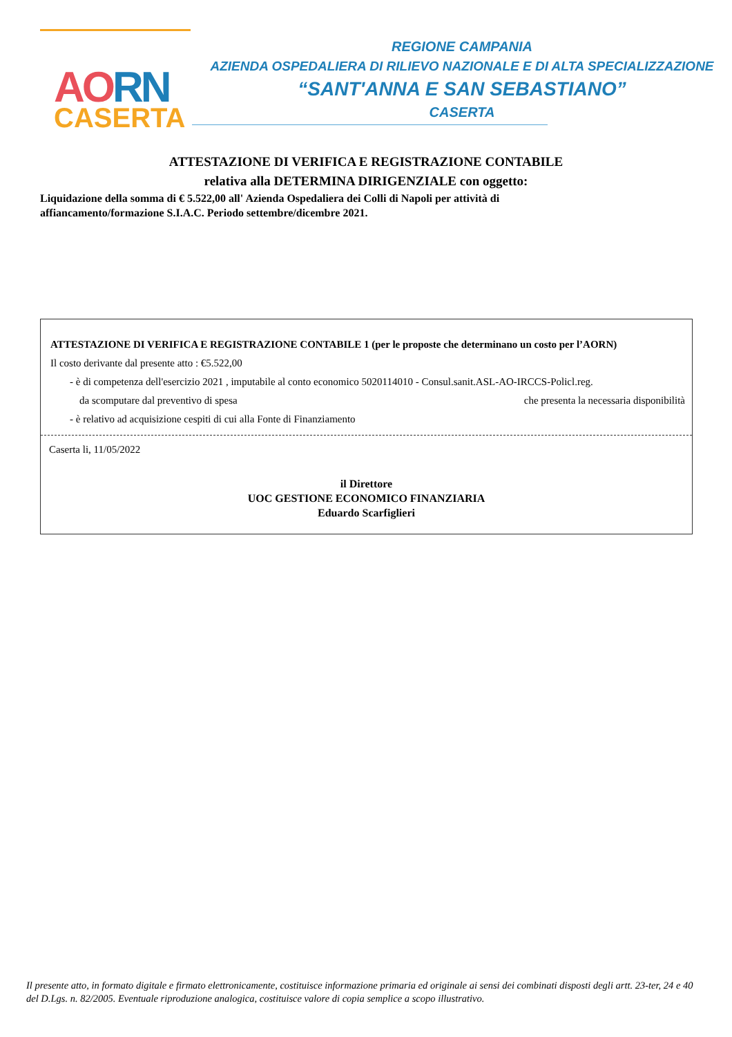AORN
CASERTA
REGIONE CAMPANIA
AZIENDA OSPEDALIERA DI RILIEVO NAZIONALE E DI ALTA SPECIALIZZAZIONE
“SANT'ANNA E SAN SEBASTIANO”
CASERTA
ATTESTAZIONE DI VERIFICA E REGISTRAZIONE CONTABILE
relativa alla DETERMINA DIRIGENZIALE con oggetto:
Liquidazione della somma di € 5.522,00 all' Azienda Ospedaliera dei Colli di Napoli per attività di affiancamento/formazione S.I.A.C. Periodo settembre/dicembre 2021.
ATTESTAZIONE DI VERIFICA E REGISTRAZIONE CONTABILE 1 (per le proposte che determinano un costo per l’AORN)
Il costo derivante dal presente atto : €5.522,00
- è di competenza dell'esercizio 2021 , imputabile al conto economico 5020114010 - Consul.sanit.ASL-AO-IRCCS-Policl.reg.
da scomputare dal preventivo di spesa che presenta la necessaria disponibilità
- è relativo ad acquisizione cespiti di cui alla Fonte di Finanziamento
Caserta li, 11/05/2022
il Direttore
UOC GESTIONE ECONOMICO FINANZIARIA
Eduardo Scarfiglieri
Il presente atto, in formato digitale e firmato elettronicamente, costituisce informazione primaria ed originale ai sensi dei combinati disposti degli artt. 23-ter, 24 e 40 del D.Lgs. n. 82/2005. Eventuale riproduzione analogica, costituisce valore di copia semplice a scopo illustrativo.